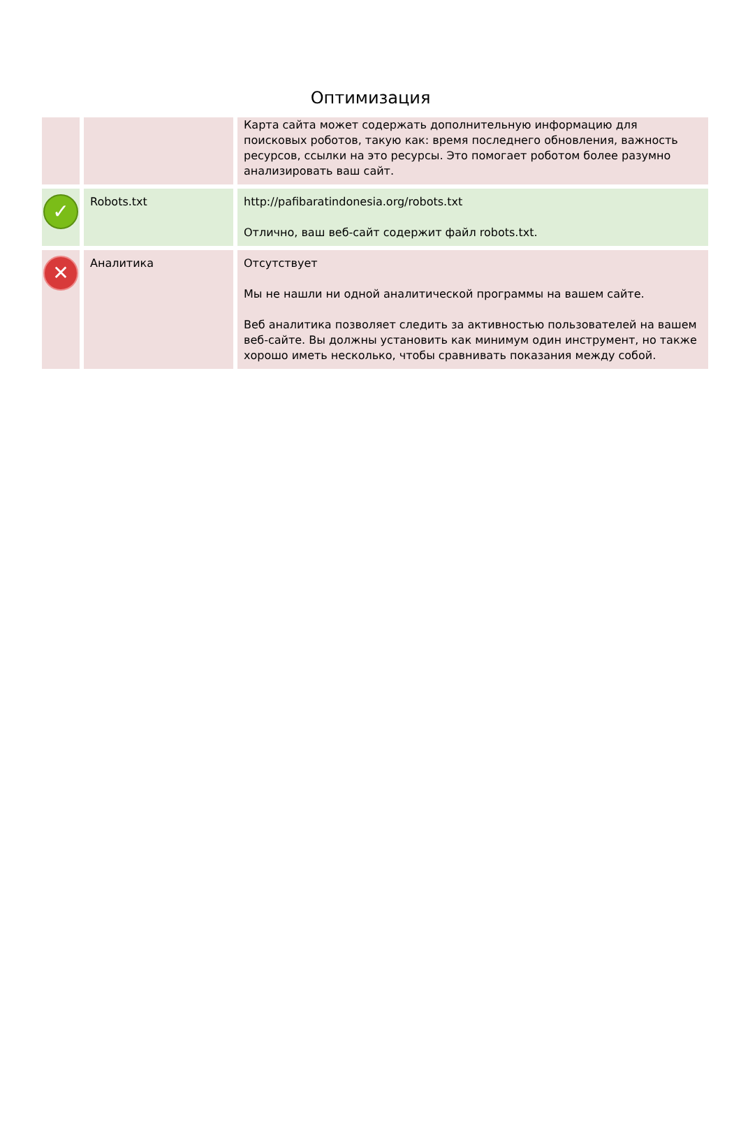Оптимизация
| | | Карта сайта может содержать дополнительную информацию для поисковых роботов, такую как: время последнего обновления, важность ресурсов, ссылки на это ресурсы. Это помогает роботом более разумно анализировать ваш сайт. |
| ✓ | Robots.txt | http://pafibaratindonesia.org/robots.txt Отлично, ваш веб-сайт содержит файл robots.txt. |
| ✕ | Аналитика | Отсутствует Мы не нашли ни одной аналитической программы на вашем сайте. Веб аналитика позволяет следить за активностью пользователей на вашем веб-сайте. Вы должны установить как минимум один инструмент, но также хорошо иметь несколько, чтобы сравнивать показания между собой. |